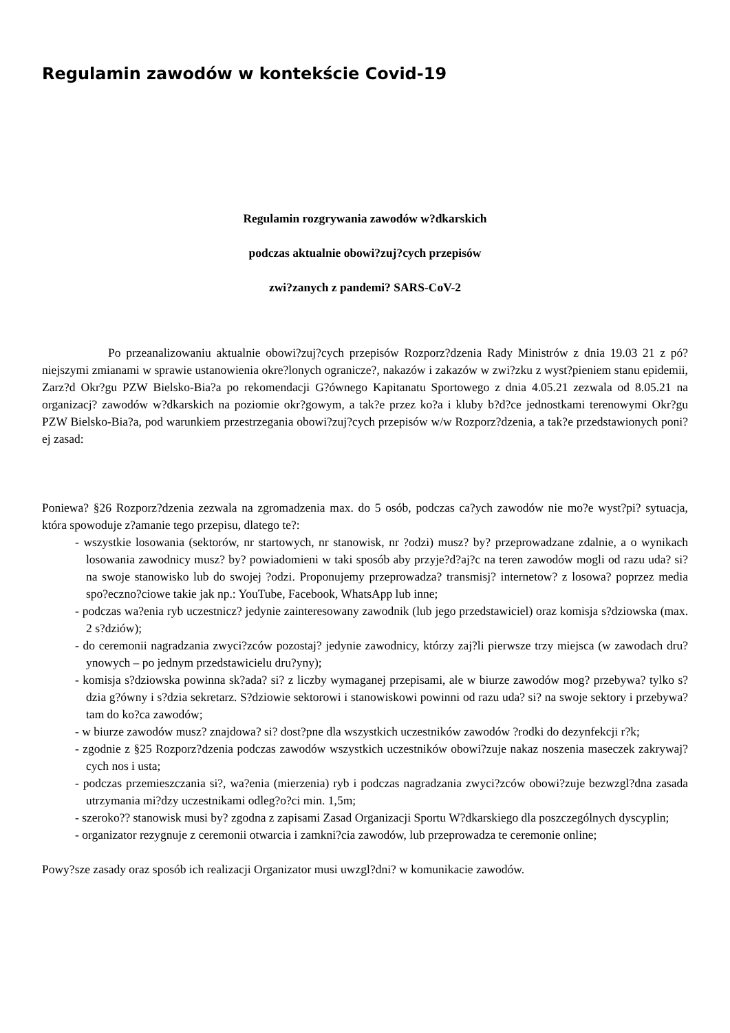Regulamin zawodów w kontekście Covid-19
Regulamin rozgrywania zawodów w?dkarskich
podczas aktualnie obowi?zuj?cych przepisów
zwi?zanych z pandemi? SARS-CoV-2
Po przeanalizowaniu aktualnie obowi?zuj?cych przepisów Rozporz?dzenia Rady Ministrów z dnia 19.03 21 z pó?niejszymi zmianami w sprawie ustanowienia okre?lonych ogranicze?, nakazów i zakazów w zwi?zku z wyst?pieniem stanu epidemii, Zarz?d Okr?gu PZW Bielsko-Bia?a po rekomendacji G?ównego Kapitanatu Sportowego z dnia 4.05.21 zezwala od 8.05.21 na organizacj? zawodów w?dkarskich na poziomie okr?gowym, a tak?e przez ko?a i kluby b?d?ce jednostkami terenowymi Okr?gu PZW Bielsko-Bia?a, pod warunkiem przestrzegania obowi?zuj?cych przepisów w/w Rozporz?dzenia, a tak?e przedstawionych poni?ej zasad:
Poniewa? §26 Rozporz?dzenia zezwala na zgromadzenia max. do 5 osób, podczas ca?ych zawodów nie mo?e wyst?pi? sytuacja, która spowoduje z?amanie tego przepisu, dlatego te?:
- wszystkie losowania (sektorów, nr startowych, nr stanowisk, nr ?odzi) musz? by? przeprowadzane zdalnie, a o wynikach losowania zawodnicy musz? by? powiadomieni w taki sposób aby przyje?d?aj?c na teren zawodów mogli od razu uda? si? na swoje stanowisko lub do swojej ?odzi. Proponujemy przeprowadza? transmisj? internetow? z losowa? poprzez media spo?eczno?ciowe takie jak np.: YouTube, Facebook, WhatsApp lub inne;
- podczas wa?enia ryb uczestnicz? jedynie zainteresowany zawodnik (lub jego przedstawiciel) oraz komisja s?dziowska (max. 2 s?dziów);
- do ceremonii nagradzania zwyci?zców pozostaj? jedynie zawodnicy, którzy zaj?li pierwsze trzy miejsca (w zawodach dru?ynowych – po jednym przedstawicielu dru?yny);
- komisja s?dziowska powinna sk?ada? si? z liczby wymaganej przepisami, ale w biurze zawodów mog? przebywa? tylko s?dzia g?ówny i s?dzia sekretarz. S?dziowie sektorowi i stanowiskowi powinni od razu uda? si? na swoje sektory i przebywa? tam do ko?ca zawodów;
- w biurze zawodów musz? znajdowa? si? dost?pne dla wszystkich uczestników zawodów ?rodki do dezynfekcji r?k;
- zgodnie z §25 Rozporz?dzenia podczas zawodów wszystkich uczestników obowi?zuje nakaz noszenia maseczek zakrywaj?cych nos i usta;
- podczas przemieszczania si?, wa?enia (mierzenia) ryb i podczas nagradzania zwyci?zców obowi?zuje bezwzgl?dna zasada utrzymania mi?dzy uczestnikami odleg?o?ci min. 1,5m;
- szeroko?? stanowisk musi by? zgodna z zapisami Zasad Organizacji Sportu W?dkarskiego dla poszczególnych dyscyplin;
- organizator rezygnuje z ceremonii otwarcia i zamkni?cia zawodów, lub przeprowadza te ceremonie online;
Powy?sze zasady oraz sposób ich realizacji Organizator musi uwzgl?dni? w komunikacie zawodów.